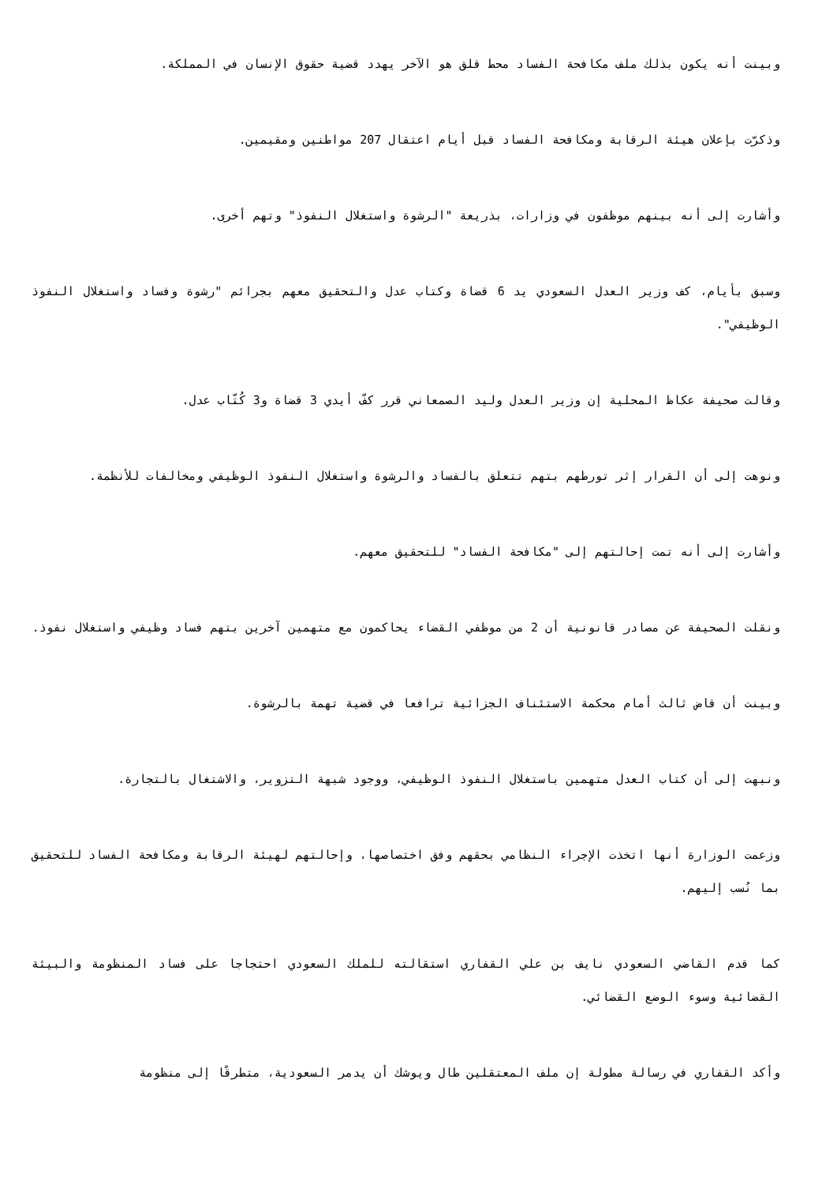وبينت أنه يكون بذلك ملف مكافحة الفساد محط قلق هو الآخر يهدد قضية حقوق الإنسان في المملكة.
وذكرّت بإعلان هيئة الرقابة ومكافحة الفساد قبل أيام اعتقال 207 مواطنين ومقيمين.
وأشارت إلى أنه بينهم موظفون في وزارات، بذريعة "الرشوة واستغلال النفوذ" وتهم أخرى.
وسبق بأيام، كف وزير العدل السعودي يد 6 قضاة وكتاب عدل والتحقيق معهم بجرائم "رشوة وفساد واستغلال النفوذ الوظيفي".
وقالت صحيفة عكاظ المحلية إن وزير العدل وليد الصمعاني قرر كفّ أيدي 3 قضاة و3 كُتّاب عدل.
ونوهت إلى أن القرار إثر تورطهم بتهم تتعلق بالفساد والرشوة واستغلال النفوذ الوظيفي ومخالفات للأنظمة.
وأشارت إلى أنه تمت إحالتهم إلى "مكافحة الفساد" للتحقيق معهم.
ونقلت الصحيفة عن مصادر قانونية أن 2 من موظفي القضاء يحاكمون مع متهمين آخرين بتهم فساد وظيفي واستغلال نفوذ.
وبينت أن قاض ثالث أمام محكمة الاستئناف الجزائية ترافعا في قضية تهمة بالرشوة.
ونبهت إلى أن كتاب العدل متهمين باستغلال النفوذ الوظيفي، ووجود شبهة التزوير، والاشتغال بالتجارة.
وزعمت الوزارة أنها اتخذت الإجراء النظامي بحقهم وفق اختصاصها، وإحالتهم لهيئة الرقابة ومكافحة الفساد للتحقيق بما نُسب إليهم.
كما قدم القاضي السعودي نايف بن علي القفاري استقالته للملك السعودي احتجاجا على فساد المنظومة والبيئة القضائية وسوء الوضع القضائي.
وأكد القفاري في رسالة مطولة إن ملف المعتقلين طال ويوشك أن يدمر السعودية، متطرقًا إلى منظومة